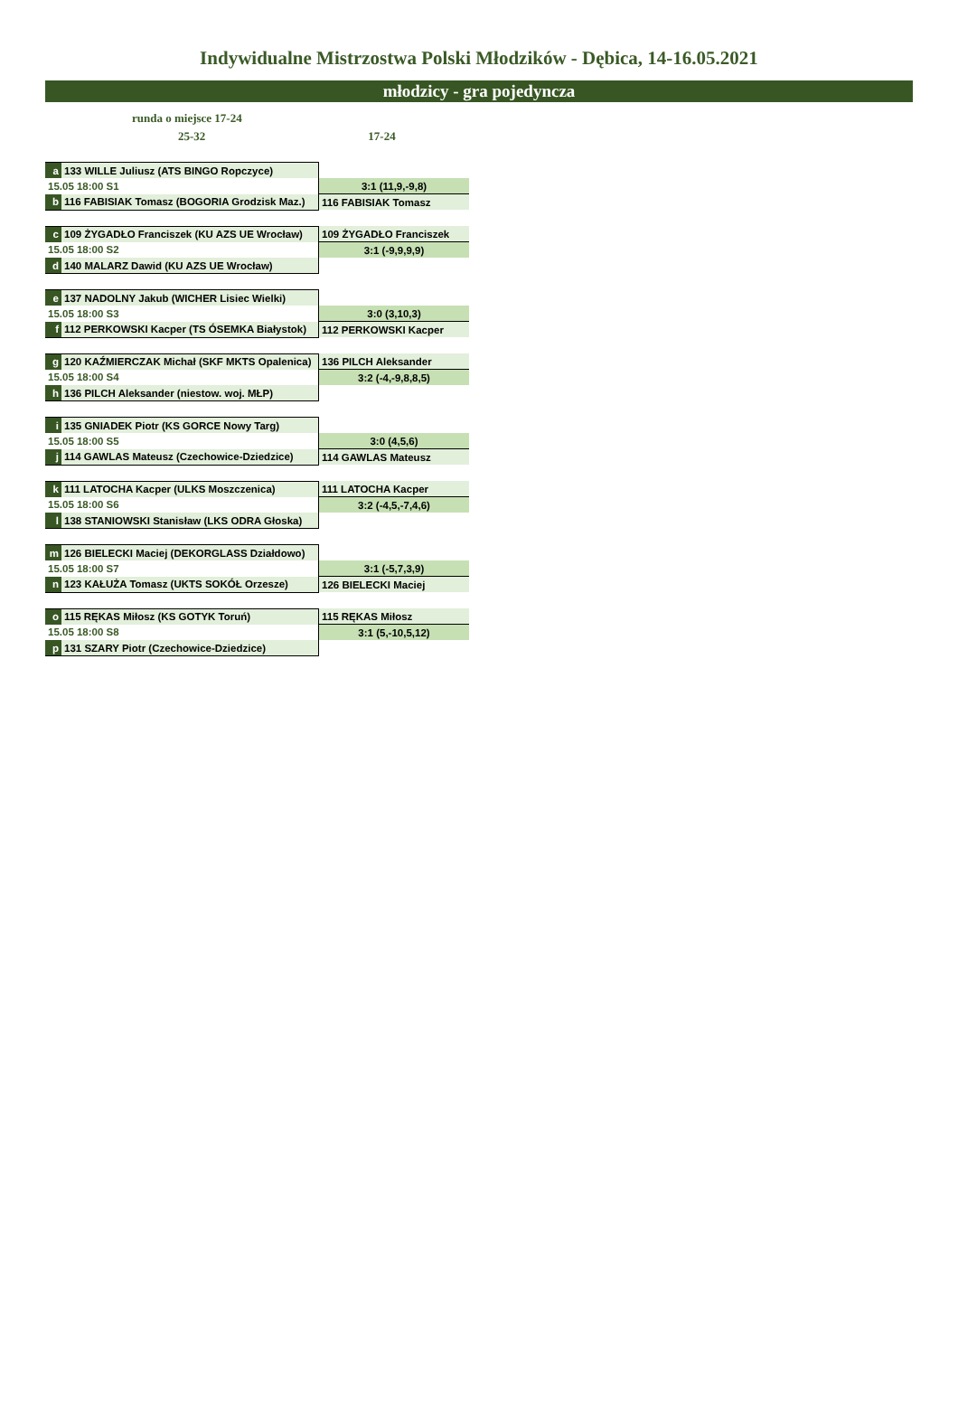Indywidualne Mistrzostwa Polski Młodzików - Dębica, 14-16.05.2021
młodzicy - gra pojedyncza
runda o miejsce 17-24
25-32 17-24
| a | 133 WILLE Juliusz (ATS BINGO Ropczyce) | |
| 15.05 18:00 S1 | | 3:1 (11,9,-9,8) |
| b | 116 FABISIAK Tomasz (BOGORIA Grodzisk Maz.) | 116 FABISIAK Tomasz |
| c | 109 ŻYGADŁO Franciszek (KU AZS UE Wrocław) | 109 ŻYGADŁO Franciszek |
| 15.05 18:00 S2 | | 3:1 (-9,9,9,9) |
| d | 140 MALARZ Dawid (KU AZS UE Wrocław) | |
| e | 137 NADOLNY Jakub (WICHER Lisiec Wielki) | |
| 15.05 18:00 S3 | | 3:0 (3,10,3) |
| f | 112 PERKOWSKI Kacper (TS ÓSEMKA Białystok) | 112 PERKOWSKI Kacper |
| g | 120 KAŹMIERCZAK Michał (SKF MKTS Opalenica) | 136 PILCH Aleksander |
| 15.05 18:00 S4 | | 3:2 (-4,-9,8,8,5) |
| h | 136 PILCH Aleksander (niestow. woj. MŁP) | |
| i | 135 GNIADEK Piotr (KS GORCE Nowy Targ) | |
| 15.05 18:00 S5 | | 3:0 (4,5,6) |
| j | 114 GAWLAS Mateusz (Czechowice-Dziedzice) | 114 GAWLAS Mateusz |
| k | 111 LATOCHA Kacper (ULKS Moszczenica) | 111 LATOCHA Kacper |
| 15.05 18:00 S6 | | 3:2 (-4,5,-7,4,6) |
| l | 138 STANIOWSKI Stanisław (LKS ODRA Głoska) | |
| m | 126 BIELECKI Maciej (DEKORGLASS Działdowo) | |
| 15.05 18:00 S7 | | 3:1 (-5,7,3,9) |
| n | 123 KAŁUŻA Tomasz (UKTS SOKÓŁ Orzesze) | 126 BIELECKI Maciej |
| o | 115 RĘKAS Miłosz (KS GOTYK Toruń) | 115 RĘKAS Miłosz |
| 15.05 18:00 S8 | | 3:1 (5,-10,5,12) |
| p | 131 SZARY Piotr (Czechowice-Dziedzice) | |